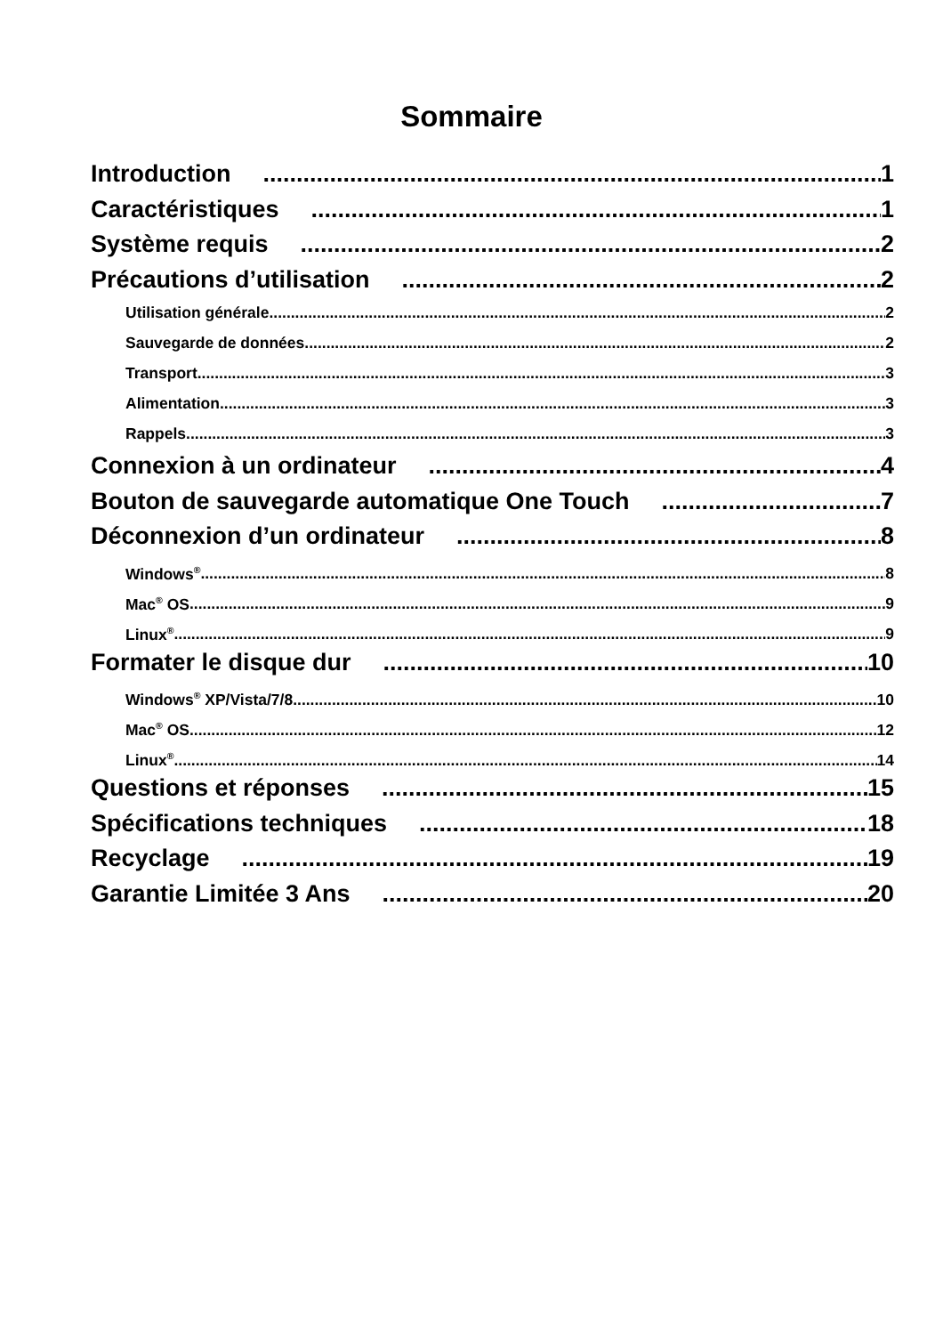Sommaire
Introduction 1
Caractéristiques 1
Système requis 2
Précautions d’utilisation 2
Utilisation générale 2
Sauvegarde de données 2
Transport 3
Alimentation 3
Rappels 3
Connexion à un ordinateur 4
Bouton de sauvegarde automatique One Touch 7
Déconnexion d’un ordinateur 8
Windows<sup>®</sup> 8
Mac<sup>®</sup> OS 9
Linux<sup>®</sup> 9
Formater le disque dur 10
Windows<sup>®</sup> XP/Vista/7/8 10
Mac<sup>®</sup> OS 12
Linux<sup>®</sup> 14
Questions et réponses 15
Spécifications techniques 18
Recyclage 19
Garantie Limitée 3 Ans 20